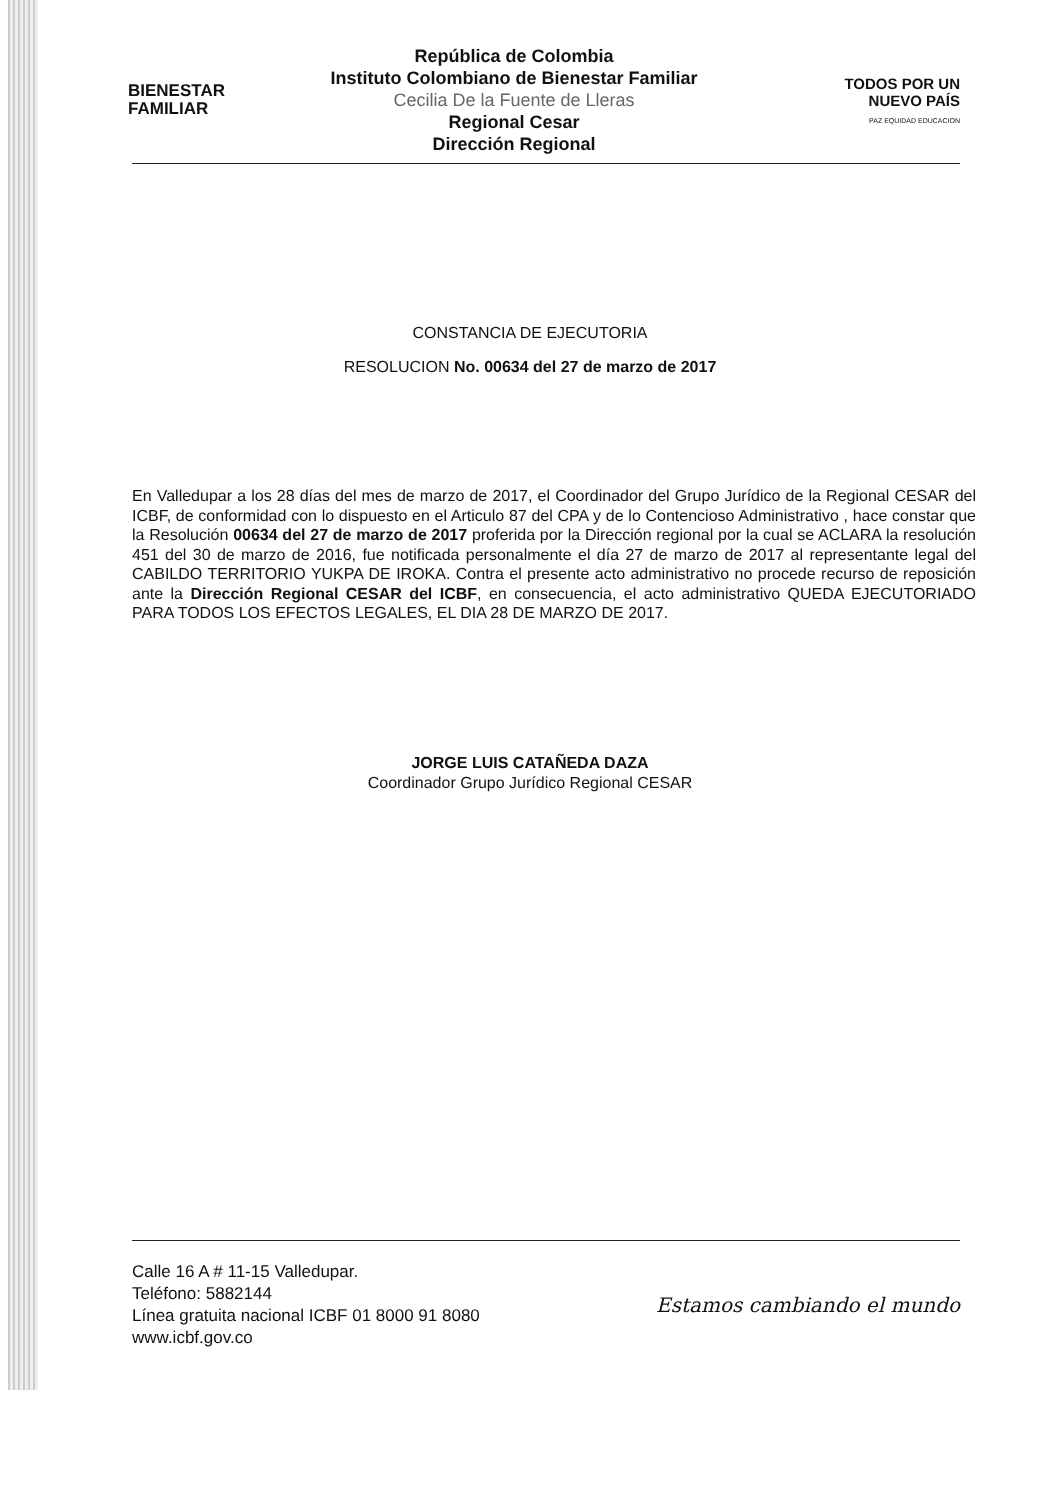BIENESTAR
FAMILIAR
República de Colombia
Instituto Colombiano de Bienestar Familiar
Cecilia De la Fuente de Lleras
Regional Cesar
Dirección Regional
TODOS POR UN
NUEVO PAÍS
PAZ EQUIDAD EDUCACION
CONSTANCIA DE EJECUTORIA
RESOLUCION No. 00634 del 27 de marzo de 2017
En Valledupar a los 28 días del mes de marzo de 2017, el Coordinador del Grupo Jurídico de la Regional CESAR del ICBF, de conformidad con lo dispuesto en el Articulo 87 del CPA y de lo Contencioso Administrativo , hace constar que la Resolución 00634 del 27 de marzo de 2017 proferida por la Dirección regional por la cual se ACLARA la resolución 451 del 30 de marzo de 2016, fue notificada personalmente el día 27 de marzo de 2017 al representante legal del CABILDO TERRITORIO YUKPA DE IROKA. Contra el presente acto administrativo no procede recurso de reposición ante la Dirección Regional CESAR del ICBF, en consecuencia, el acto administrativo QUEDA EJECUTORIADO PARA TODOS LOS EFECTOS LEGALES, EL DIA 28 DE MARZO DE 2017.
JORGE LUIS CATAÑEDA DAZA
Coordinador Grupo Jurídico Regional CESAR
Calle 16 A # 11-15 Valledupar.
Teléfono: 5882144
Línea gratuita nacional ICBF 01 8000 91 8080
www.icbf.gov.co
Estamos cambiando el mundo